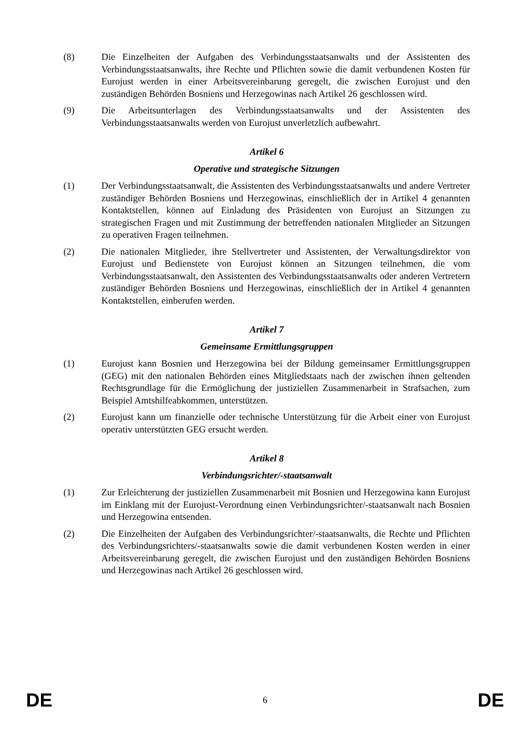(8) Die Einzelheiten der Aufgaben des Verbindungsstaatsanwalts und der Assistenten des Verbindungsstaatsanwalts, ihre Rechte und Pflichten sowie die damit verbundenen Kosten für Eurojust werden in einer Arbeitsvereinbarung geregelt, die zwischen Eurojust und den zuständigen Behörden Bosniens und Herzegowinas nach Artikel 26 geschlossen wird.
(9) Die Arbeitsunterlagen des Verbindungsstaatsanwalts und der Assistenten des Verbindungsstaatsanwalts werden von Eurojust unverletzlich aufbewahrt.
Artikel 6
Operative und strategische Sitzungen
(1) Der Verbindungsstaatsanwalt, die Assistenten des Verbindungsstaatsanwalts und andere Vertreter zuständiger Behörden Bosniens und Herzegowinas, einschließlich der in Artikel 4 genannten Kontaktstellen, können auf Einladung des Präsidenten von Eurojust an Sitzungen zu strategischen Fragen und mit Zustimmung der betreffenden nationalen Mitglieder an Sitzungen zu operativen Fragen teilnehmen.
(2) Die nationalen Mitglieder, ihre Stellvertreter und Assistenten, der Verwaltungsdirektor von Eurojust und Bedienstete von Eurojust können an Sitzungen teilnehmen, die vom Verbindungsstaatsanwalt, den Assistenten des Verbindungsstaatsanwalts oder anderen Vertretern zuständiger Behörden Bosniens und Herzegowinas, einschließlich der in Artikel 4 genannten Kontaktstellen, einberufen werden.
Artikel 7
Gemeinsame Ermittlungsgruppen
(1) Eurojust kann Bosnien und Herzegowina bei der Bildung gemeinsamer Ermittlungsgruppen (GEG) mit den nationalen Behörden eines Mitgliedstaats nach der zwischen ihnen geltenden Rechtsgrundlage für die Ermöglichung der justiziellen Zusammenarbeit in Strafsachen, zum Beispiel Amtshilfeabkommen, unterstützen.
(2) Eurojust kann um finanzielle oder technische Unterstützung für die Arbeit einer von Eurojust operativ unterstützten GEG ersucht werden.
Artikel 8
Verbindungsrichter/-staatsanwalt
(1) Zur Erleichterung der justiziellen Zusammenarbeit mit Bosnien und Herzegowina kann Eurojust im Einklang mit der Eurojust-Verordnung einen Verbindungsrichter/-staatsanwalt nach Bosnien und Herzegowina entsenden.
(2) Die Einzelheiten der Aufgaben des Verbindungsrichter/-staatsanwalts, die Rechte und Pflichten des Verbindungsrichters/-staatsanwalts sowie die damit verbundenen Kosten werden in einer Arbeitsvereinbarung geregelt, die zwischen Eurojust und den zuständigen Behörden Bosniens und Herzegowinas nach Artikel 26 geschlossen wird.
DE 6 DE